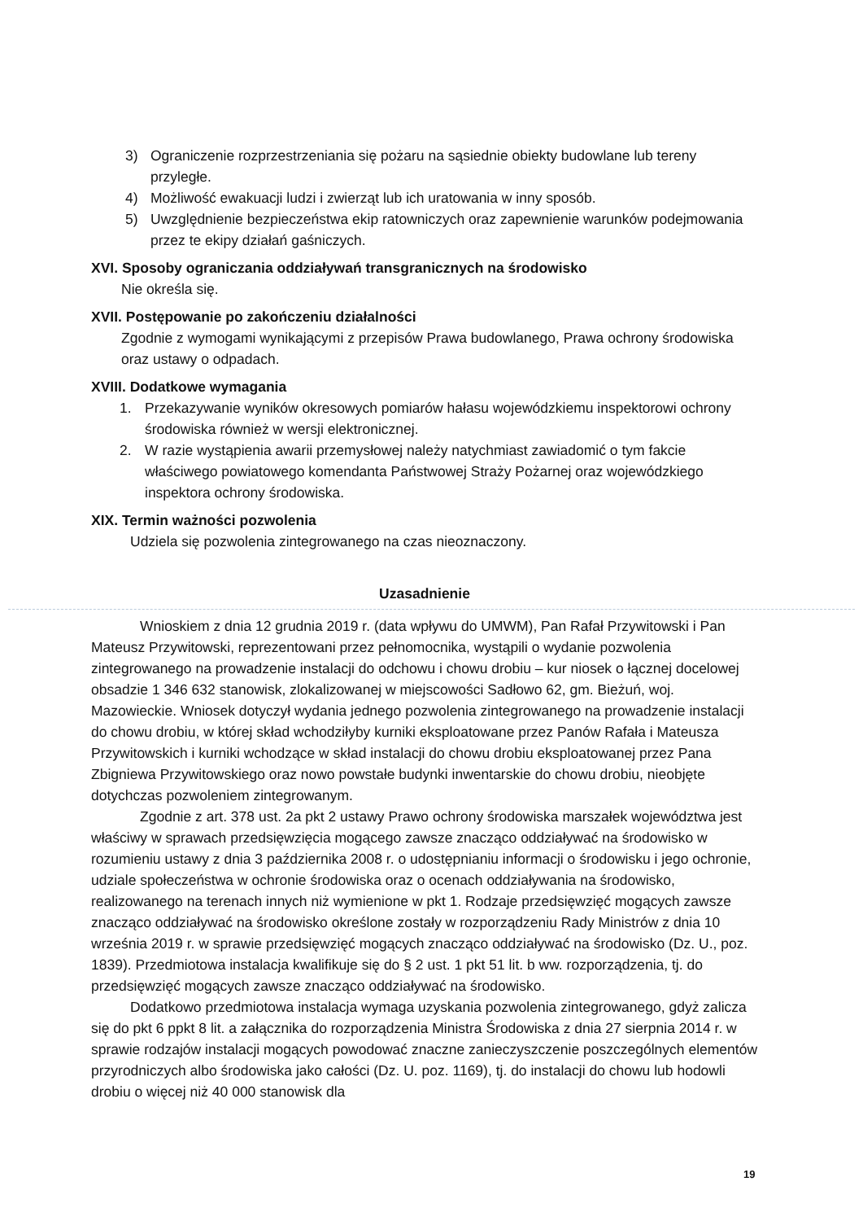3) Ograniczenie rozprzestrzeniania się pożaru na sąsiednie obiekty budowlane lub tereny przyległe.
4) Możliwość ewakuacji ludzi i zwierząt lub ich uratowania w inny sposób.
5) Uwzględnienie bezpieczeństwa ekip ratowniczych oraz zapewnienie warunków podejmowania przez te ekipy działań gaśniczych.
XVI. Sposoby ograniczania oddziaływań transgranicznych na środowisko
Nie określa się.
XVII. Postępowanie po zakończeniu działalności
Zgodnie z wymogami wynikającymi z przepisów Prawa budowlanego, Prawa ochrony środowiska oraz ustawy o odpadach.
XVIII. Dodatkowe wymagania
1. Przekazywanie wyników okresowych pomiarów hałasu wojewódzkiemu inspektorowi ochrony środowiska również w wersji elektronicznej.
2. W razie wystąpienia awarii przemysłowej należy natychmiast zawiadomić o tym fakcie właściwego powiatowego komendanta Państwowej Straży Pożarnej oraz wojewódzkiego inspektora ochrony środowiska.
XIX. Termin ważności pozwolenia
Udziela się pozwolenia zintegrowanego na czas nieoznaczony.
Uzasadnienie
Wnioskiem z dnia 12 grudnia 2019 r. (data wpływu do UMWM), Pan Rafał Przywitowski i Pan Mateusz Przywitowski, reprezentowani przez pełnomocnika, wystąpili o wydanie pozwolenia zintegrowanego na prowadzenie instalacji do odchowu i chowu drobiu – kur niosek o łącznej docelowej obsadzie 1 346 632 stanowisk, zlokalizowanej w miejscowości Sadłowo 62, gm. Bieżuń, woj. Mazowieckie. Wniosek dotyczył wydania jednego pozwolenia zintegrowanego na prowadzenie instalacji do chowu drobiu, w której skład wchodziłyby kurniki eksploatowane przez Panów Rafała i Mateusza Przywitowskich i kurniki wchodzące w skład instalacji do chowu drobiu eksploatowanej przez Pana Zbigniewa Przywitowskiego oraz nowo powstałe budynki inwentarskie do chowu drobiu, nieobjęte dotychczas pozwoleniem zintegrowanym.
Zgodnie z art. 378 ust. 2a pkt 2 ustawy Prawo ochrony środowiska marszałek województwa jest właściwy w sprawach przedsięwzięcia mogącego zawsze znacząco oddziaływać na środowisko w rozumieniu ustawy z dnia 3 października 2008 r. o udostępnianiu informacji o środowisku i jego ochronie, udziale społeczeństwa w ochronie środowiska oraz o ocenach oddziaływania na środowisko, realizowanego na terenach innych niż wymienione w pkt 1. Rodzaje przedsięwzięć mogących zawsze znacząco oddziaływać na środowisko określone zostały w rozporządzeniu Rady Ministrów z dnia 10 września 2019 r. w sprawie przedsięwzięć mogących znacząco oddziaływać na środowisko (Dz. U., poz. 1839). Przedmiotowa instalacja kwalifikuje się do § 2 ust. 1 pkt 51 lit. b ww. rozporządzenia, tj. do przedsięwzięć mogących zawsze znacząco oddziaływać na środowisko.
Dodatkowo przedmiotowa instalacja wymaga uzyskania pozwolenia zintegrowanego, gdyż zalicza się do pkt 6 ppkt 8 lit. a załącznika do rozporządzenia Ministra Środowiska z dnia 27 sierpnia 2014 r. w sprawie rodzajów instalacji mogących powodować znaczne zanieczyszczenie poszczególnych elementów przyrodniczych albo środowiska jako całości (Dz. U. poz. 1169), tj. do instalacji do chowu lub hodowli drobiu o więcej niż 40 000 stanowisk dla
19